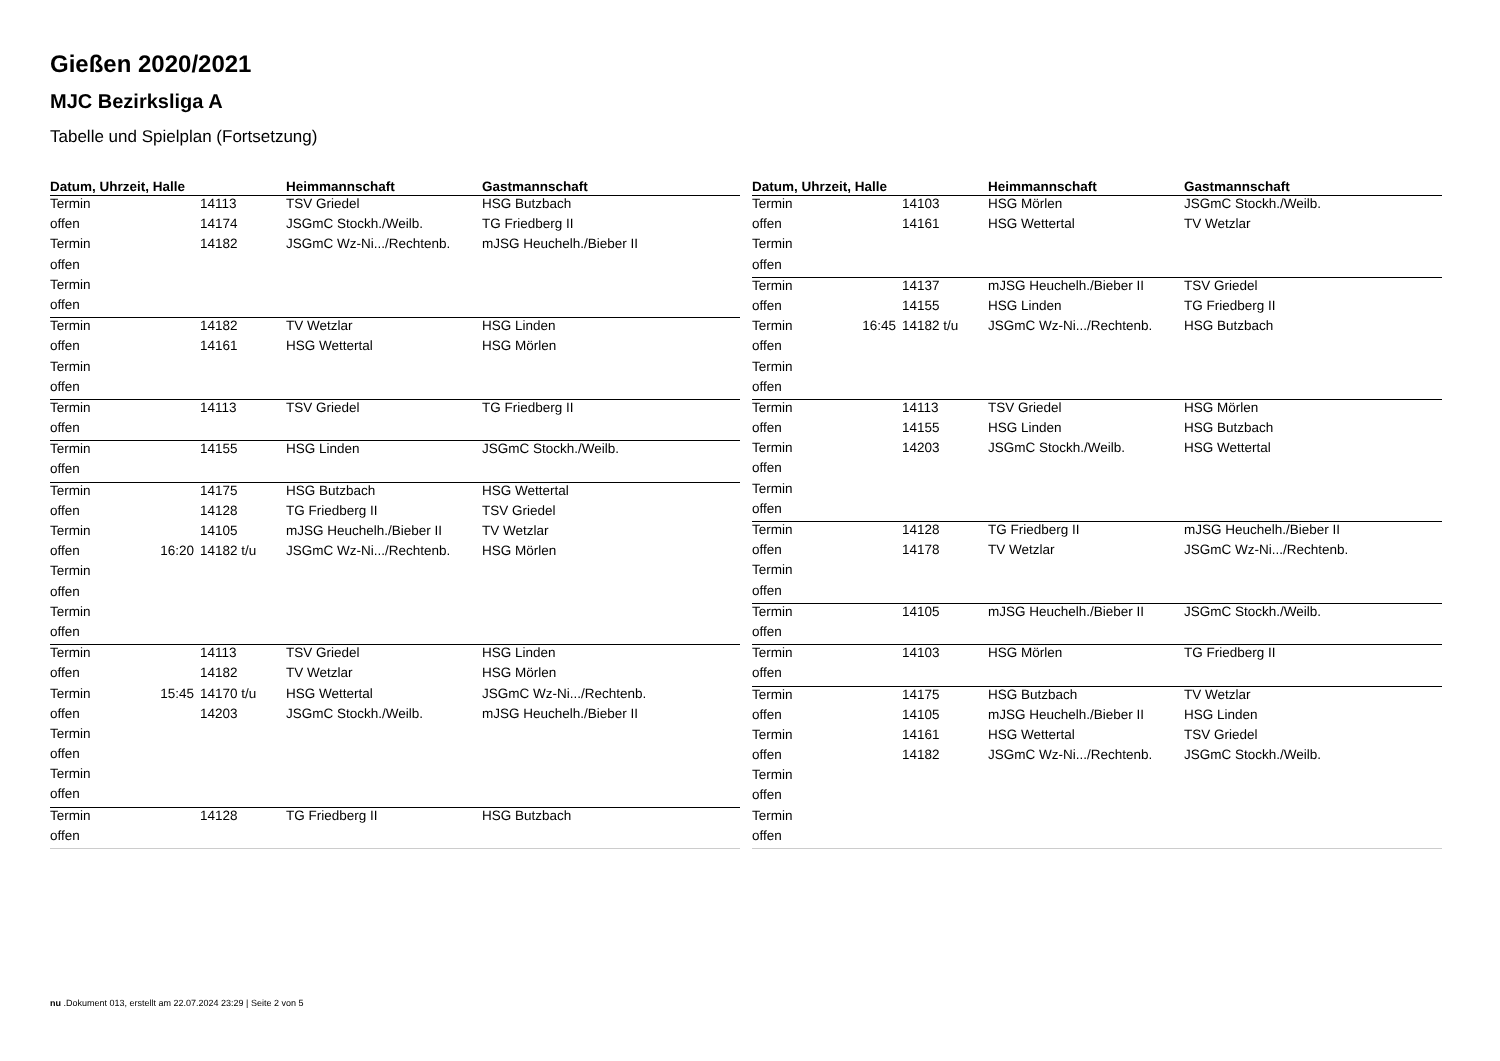Gießen 2020/2021
MJC Bezirksliga A
Tabelle und Spielplan (Fortsetzung)
| Datum, Uhrzeit, Halle | | | Heimmannschaft | Gastmannschaft |
| --- | --- | --- | --- | --- |
| Termin | | 14113 | TSV Griedel | HSG Butzbach |
| offen | | 14174 | JSGmC Stockh./Weilb. | TG Friedberg II |
| Termin | | 14182 | JSGmC Wz-Ni.../Rechtenb. | mJSG Heuchelh./Bieber II |
| offen | | | | |
| Termin | | | | |
| offen | | | | |
| Termin | | 14182 | TV Wetzlar | HSG Linden |
| offen | | 14161 | HSG Wettertal | HSG Mörlen |
| Termin | | | | |
| offen | | | | |
| Termin | | 14113 | TSV Griedel | TG Friedberg II |
| offen | | | | |
| Termin | | 14155 | HSG Linden | JSGmC Stockh./Weilb. |
| offen | | | | |
| Termin | | 14175 | HSG Butzbach | HSG Wettertal |
| offen | | 14128 | TG Friedberg II | TSV Griedel |
| Termin | | 14105 | mJSG Heuchelh./Bieber II | TV Wetzlar |
| offen | 16:20 | 14182 t/u | JSGmC Wz-Ni.../Rechtenb. | HSG Mörlen |
| Termin | | | | |
| offen | | | | |
| Termin | | | | |
| offen | | | | |
| Termin | | 14113 | TSV Griedel | HSG Linden |
| offen | | 14182 | TV Wetzlar | HSG Mörlen |
| Termin | 15:45 | 14170 t/u | HSG Wettertal | JSGmC Wz-Ni.../Rechtenb. |
| offen | | 14203 | JSGmC Stockh./Weilb. | mJSG Heuchelh./Bieber II |
| Termin | | | | |
| offen | | | | |
| Termin | | | | |
| offen | | | | |
| Termin | | 14128 | TG Friedberg II | HSG Butzbach |
| offen | | | | |
| Datum, Uhrzeit, Halle | | | Heimmannschaft | Gastmannschaft |
| --- | --- | --- | --- | --- |
| Termin | | 14103 | HSG Mörlen | JSGmC Stockh./Weilb. |
| offen | | 14161 | HSG Wettertal | TV Wetzlar |
| Termin | | | | |
| offen | | | | |
| Termin | | 14137 | mJSG Heuchelh./Bieber II | TSV Griedel |
| offen | | 14155 | HSG Linden | TG Friedberg II |
| Termin | 16:45 | 14182 t/u | JSGmC Wz-Ni.../Rechtenb. | HSG Butzbach |
| offen | | | | |
| Termin | | | | |
| offen | | | | |
| Termin | | 14113 | TSV Griedel | HSG Mörlen |
| offen | | 14155 | HSG Linden | HSG Butzbach |
| Termin | | 14203 | JSGmC Stockh./Weilb. | HSG Wettertal |
| offen | | | | |
| Termin | | | | |
| offen | | | | |
| Termin | | 14128 | TG Friedberg II | mJSG Heuchelh./Bieber II |
| offen | | 14178 | TV Wetzlar | JSGmC Wz-Ni.../Rechtenb. |
| Termin | | | | |
| offen | | | | |
| Termin | | 14105 | mJSG Heuchelh./Bieber II | JSGmC Stockh./Weilb. |
| offen | | | | |
| Termin | | 14103 | HSG Mörlen | TG Friedberg II |
| offen | | | | |
| Termin | | 14175 | HSG Butzbach | TV Wetzlar |
| offen | | 14105 | mJSG Heuchelh./Bieber II | HSG Linden |
| Termin | | 14161 | HSG Wettertal | TSV Griedel |
| offen | | 14182 | JSGmC Wz-Ni.../Rechtenb. | JSGmC Stockh./Weilb. |
| Termin | | | | |
| offen | | | | |
| Termin | | | | |
| offen | | | | |
nu .Dokument 013, erstellt am 22.07.2024 23:29 | Seite 2 von 5